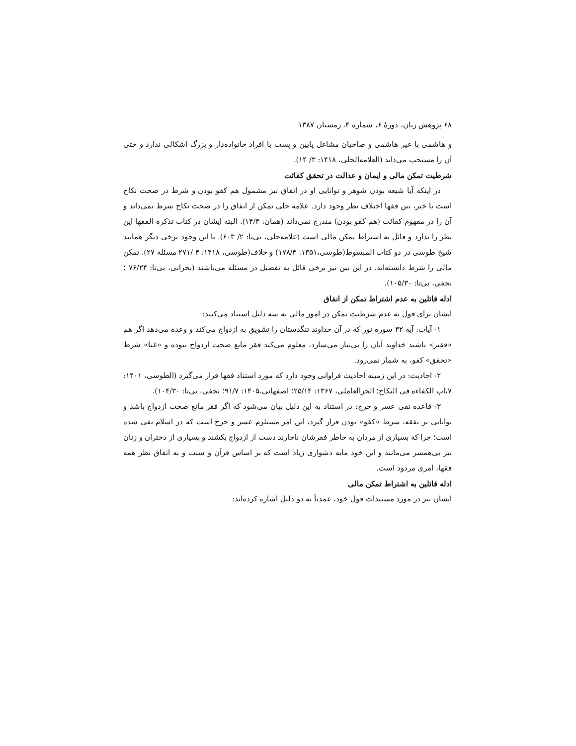۶۸ پژوهش زنان، دورۀ ۶، شماره ۴، زمستان ۱۳۸۷
و هاشمی با غیر هاشمی و صاحبان مشاغل پایین و پست با افراد خانواده‌دار و بزرگ اشکالی ندارد و حتی آن را مستحب می‌داند (العلامه‌الحلی، ۱۴۱۸: ۳/ ۱۴).
شرطیت تمکن مالی و ایمان و عدالت در تحقق کفائت
در اینکه آیا شیعه بودن شوهر و توانایی او در انفاق نیز مشمول هم کفو بودن و شرط در صحت نکاح است یا خیر، بین فقها اختلاف نظر وجود دارد. علامه حلی تمکن از انفاق را در صحت نکاح شرط نمی‌داند و آن را در مفهوم کفائت (هم کفو بودن) مندرج نمی‌داند (همان: ۱۴/۳). البته ایشان در کتاب تذکرة الفقها این نظر را ندارد و قائل به اشتراط تمکن مالی است (علامه‌حلی، بی‌تا: ۲/ ۶۰۳). با این وجود برخی دیگر همانند شیخ طوسی در دو کتاب المبسوط(طوسی،۱۳۵۱: ۱۷۸/۴) و خلاف(طوسی، ۱۴۱۸: ۴ /۲۷۱ مسئله ۲۷). تمکن مالی را شرط دانسته‌اند. در این بین نیز برخی قائل به تفصیل در مسئله می‌باشند (بحرانی، بی‌تا: ۷۶/۲۴ ؛ نجفی، بی‌تا: ۱۰۵/۳۰).
ادله قائلین به عدم اشتراط تمکن از انفاق
ایشان برای قول به عدم شرطیت تمکن در امور مالی به سه دلیل استناد می‌کنند:
۱- آیات: آیه ۳۲ سوره نور که در آن خداوند تنگدستان را تشویق به ازدواج می‌کند و وعده می‌دهد اگر هم «فقیر» باشند خداوند آنان را بی‌نیاز می‌سازد، معلوم می‌کند فقر مانع صحت ازدواج نبوده و «غنا» شرط «تحقق» کفو، به شمار نمی‌رود.
۲- احادیث: در این زمینه احادیث فراوانی وجود دارد که مورد استناد فقها قرار می‌گیرد (الطوسی، ۱۴۰۱: ۷باب الکفاءه فی النکاح؛ الحرالعاملی، ۱۳۶۷: ۲۵/۱۴؛ اصفهانی،۱۴۰۵: ۹۱/۷؛ نجفی، بی‌تا: ۱۰۴/۳۰).
۳- قاعده نفی عسر و حرج: در استناد به این دلیل بیان می‌شود که اگر فقر مانع صحت ازدواج باشد و توانایی بر نفقه، شرط «کفو» بودن قرار گیرد، این امر مستلزم عسر و حرج است که در اسلام نفی شده است؛ چرا که بسیاری از مردان به خاطر فقرشان ناچارند دست از ازدواج بکشند و بسیاری از دختران و زنان نیز بی‌همسر می‌مانند و این خود مایه دشواری زیاد است که بر اساس قرآن و سنت و به اتفاق نظر همه فقها، امری مردود است.
ادله قائلین به اشتراط تمکن مالی
ایشان نیز در مورد مستندات قول خود، عمدتاً به دو دلیل اشاره کرده‌اند: